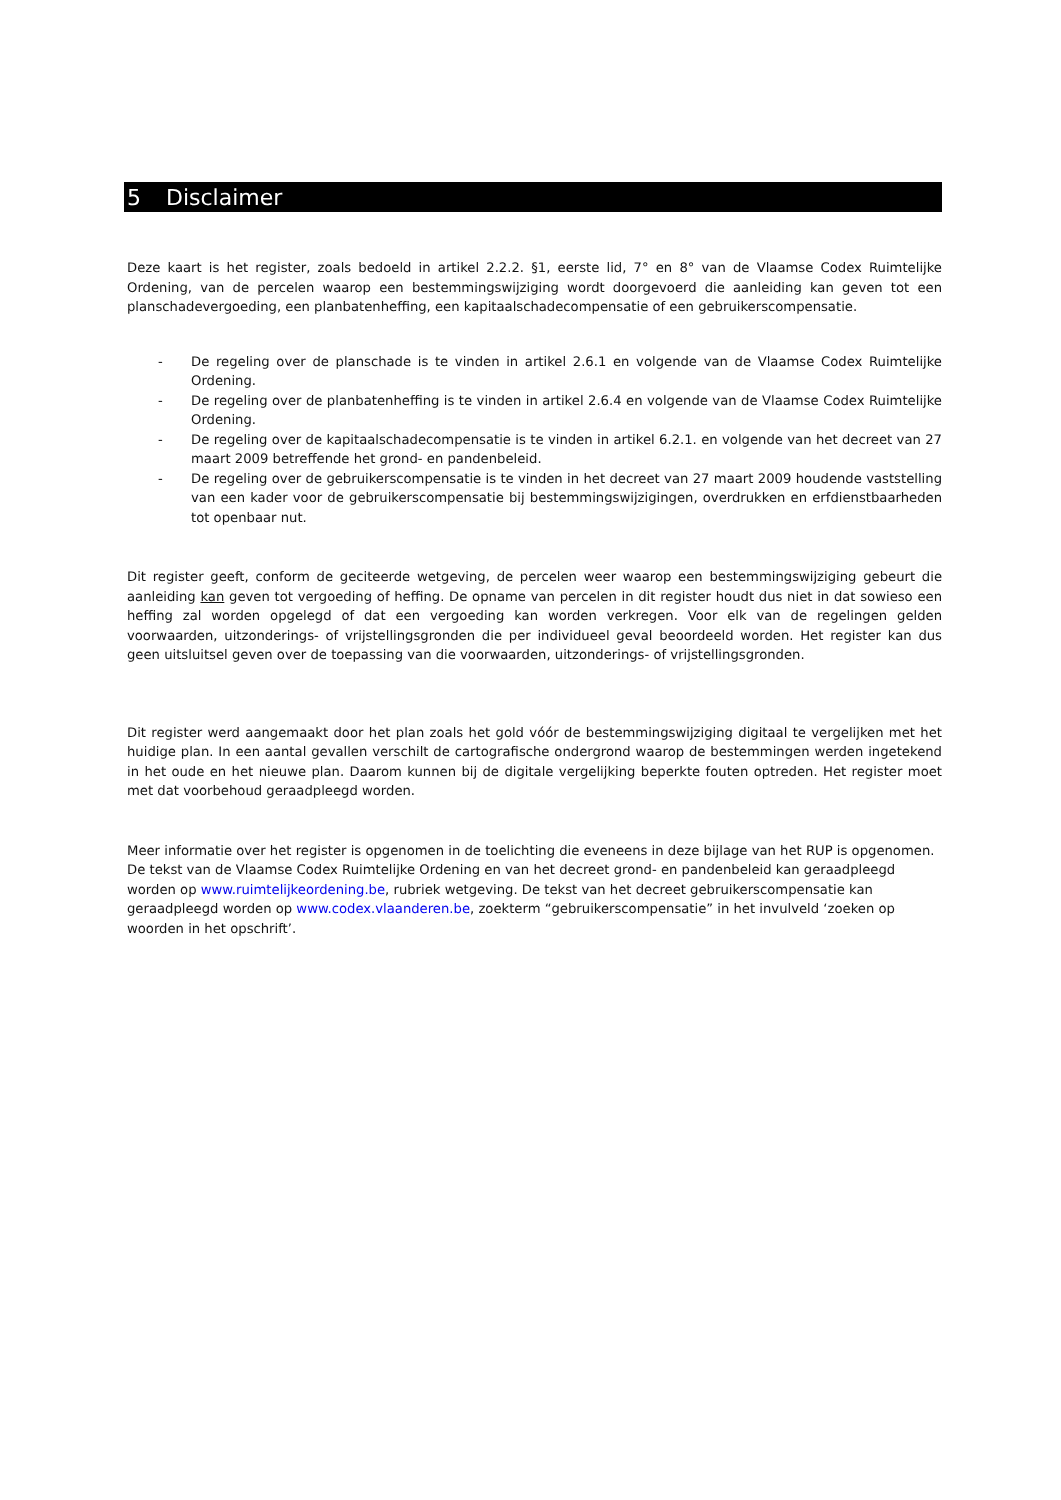5 Disclaimer
Deze kaart is het register, zoals bedoeld in artikel 2.2.2. §1, eerste lid, 7° en 8° van de Vlaamse Codex Ruimtelijke Ordening, van de percelen waarop een bestemmingswijziging wordt doorgevoerd die aanleiding kan geven tot een planschadevergoeding, een planbatenheffing, een kapitaalschadecompensatie of een gebruikerscompensatie.
- De regeling over de planschade is te vinden in artikel 2.6.1 en volgende van de Vlaamse Codex Ruimtelijke Ordening.
- De regeling over de planbatenheffing is te vinden in artikel 2.6.4 en volgende van de Vlaamse Codex Ruimtelijke Ordening.
- De regeling over de kapitaalschadecompensatie is te vinden in artikel 6.2.1. en volgende van het decreet van 27 maart 2009 betreffende het grond- en pandenbeleid.
- De regeling over de gebruikerscompensatie is te vinden in het decreet van 27 maart 2009 houdende vaststelling van een kader voor de gebruikerscompensatie bij bestemmingswijzigingen, overdrukken en erfdienstbaarheden tot openbaar nut.
Dit register geeft, conform de geciteerde wetgeving, de percelen weer waarop een bestemmingswijziging gebeurt die aanleiding kan geven tot vergoeding of heffing. De opname van percelen in dit register houdt dus niet in dat sowieso een heffing zal worden opgelegd of dat een vergoeding kan worden verkregen. Voor elk van de regelingen gelden voorwaarden, uitzonderings- of vrijstellingsgronden die per individueel geval beoordeeld worden. Het register kan dus geen uitsluitsel geven over de toepassing van die voorwaarden, uitzonderings- of vrijstellingsgronden.
Dit register werd aangemaakt door het plan zoals het gold vóór de bestemmingswijziging digitaal te vergelijken met het huidige plan. In een aantal gevallen verschilt de cartografische ondergrond waarop de bestemmingen werden ingetekend in het oude en het nieuwe plan. Daarom kunnen bij de digitale vergelijking beperkte fouten optreden. Het register moet met dat voorbehoud geraadpleegd worden.
Meer informatie over het register is opgenomen in de toelichting die eveneens in deze bijlage van het RUP is opgenomen. De tekst van de Vlaamse Codex Ruimtelijke Ordening en van het decreet grond- en pandenbeleid kan geraadpleegd worden op www.ruimtelijkeordening.be, rubriek wetgeving. De tekst van het decreet gebruikerscompensatie kan geraadpleegd worden op www.codex.vlaanderen.be, zoekterm “gebruikerscompensatie” in het invulveld ‘zoeken op woorden in het opschrift’.